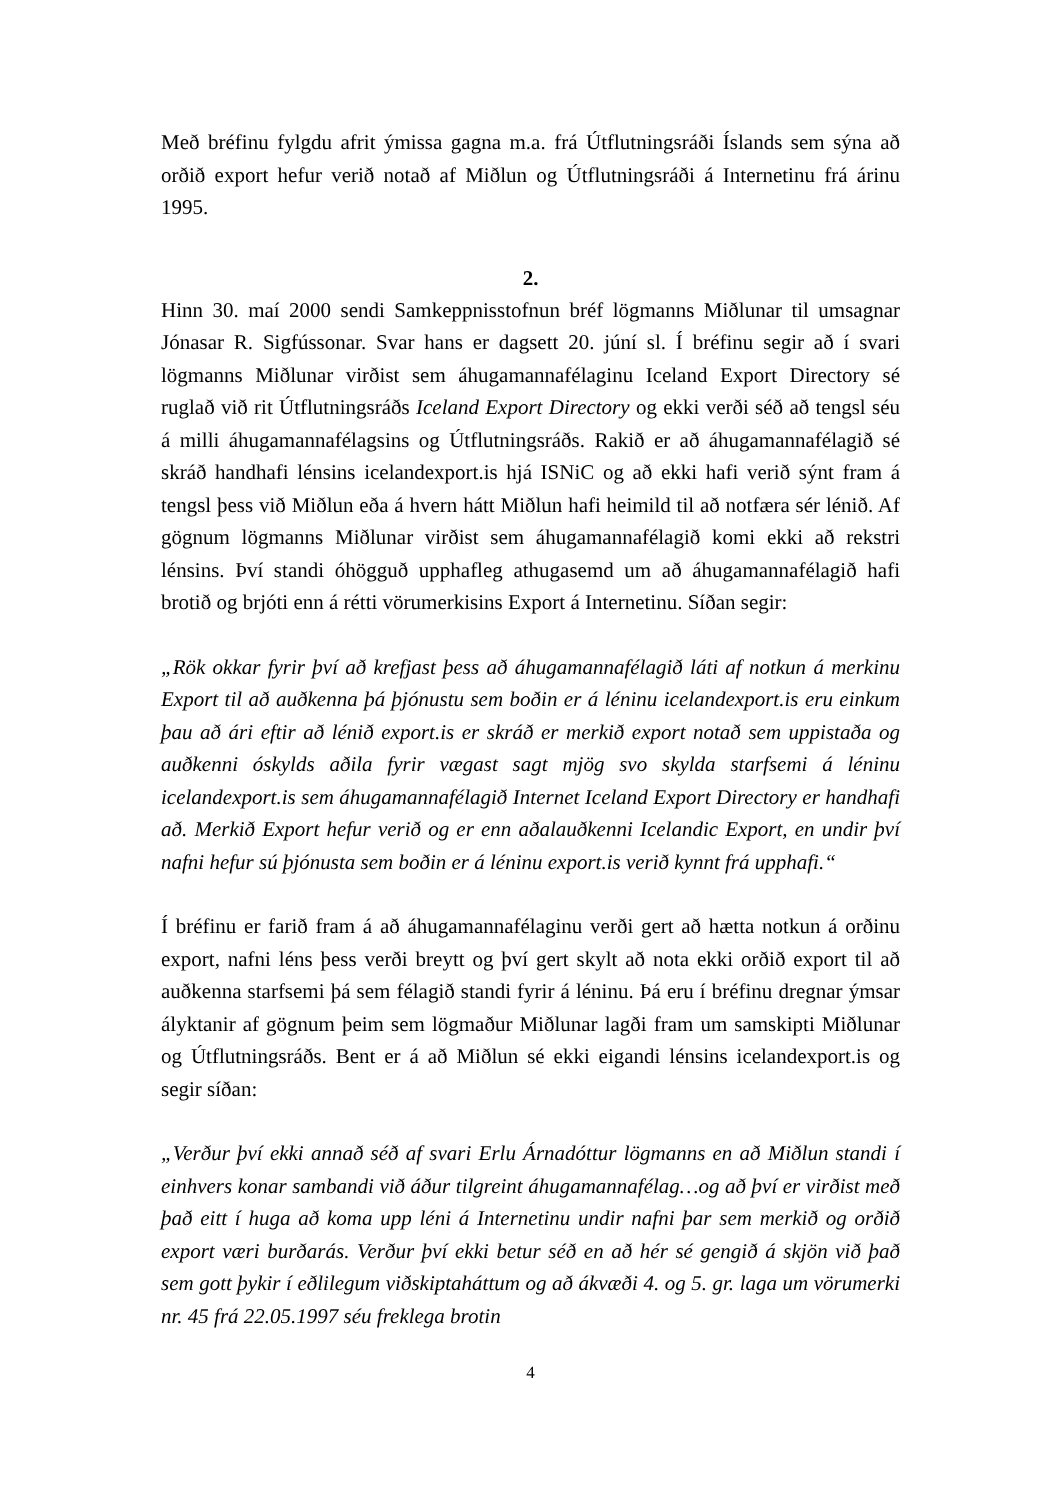Með bréfinu fylgdu afrit ýmissa gagna m.a. frá Útflutningsráði Íslands sem sýna að orðið export hefur verið notað af Miðlun og Útflutningsráði á Internetinu frá árinu 1995.
2.
Hinn 30. maí 2000 sendi Samkeppnisstofnun bréf lögmanns Miðlunar til umsagnar Jónasar R. Sigfússonar. Svar hans er dagsett 20. júní sl. Í bréfinu segir að í svari lögmanns Miðlunar virðist sem áhugamannafélaginu Iceland Export Directory sé ruglað við rit Útflutningsráðs Iceland Export Directory og ekki verði séð að tengsl séu á milli áhugamannafélagsins og Útflutningsráðs. Rakið er að áhugamannafélagið sé skráð handhafi lénsins icelandexport.is hjá ISNiC og að ekki hafi verið sýnt fram á tengsl þess við Miðlun eða á hvern hátt Miðlun hafi heimild til að notfæra sér lénið. Af gögnum lögmanns Miðlunar virðist sem áhugamannafélagið komi ekki að rekstri lénsins. Því standi óhögguð upphafleg athugasemd um að áhugamannafélagið hafi brotið og brjóti enn á rétti vörumerkisins Export á Internetinu. Síðan segir:
„Rök okkar fyrir því að krefjast þess að áhugamannafélagið láti af notkun á merkinu Export til að auðkenna þá þjónustu sem boðin er á léninu icelandexport.is eru einkum þau að ári eftir að lénið export.is er skráð er merkið export notað sem uppistaða og auðkenni óskylds aðila fyrir vægast sagt mjög svo skylda starfsemi á léninu icelandexport.is sem áhugamannafélagið Internet Iceland Export Directory er handhafi að. Merkið Export hefur verið og er enn aðalauðkenni Icelandic Export, en undir því nafni hefur sú þjónusta sem boðin er á léninu export.is verið kynnt frá upphafi.“
Í bréfinu er farið fram á að áhugamannafélaginu verði gert að hætta notkun á orðinu export, nafni léns þess verði breytt og því gert skylt að nota ekki orðið export til að auðkenna starfsemi þá sem félagið standi fyrir á léninu. Þá eru í bréfinu dregnar ýmsar ályktanir af gögnum þeim sem lögmaður Miðlunar lagði fram um samskipti Miðlunar og Útflutningsráðs. Bent er á að Miðlun sé ekki eigandi lénsins icelandexport.is og segir síðan:
„Verður því ekki annað séð af svari Erlu Árnadóttur lögmanns en að Miðlun standi í einhvers konar sambandi við áður tilgreint áhugamannafélag…og að því er virðist með það eitt í huga að koma upp léni á Internetinu undir nafni þar sem merkið og orðið export væri burðarás. Verður því ekki betur séð en að hér sé gengið á skjön við það sem gott þykir í eðlilegum viðskiptaháttum og að ákvæði 4. og 5. gr. laga um vörumerki nr. 45 frá 22.05.1997 séu freklega brotin
4